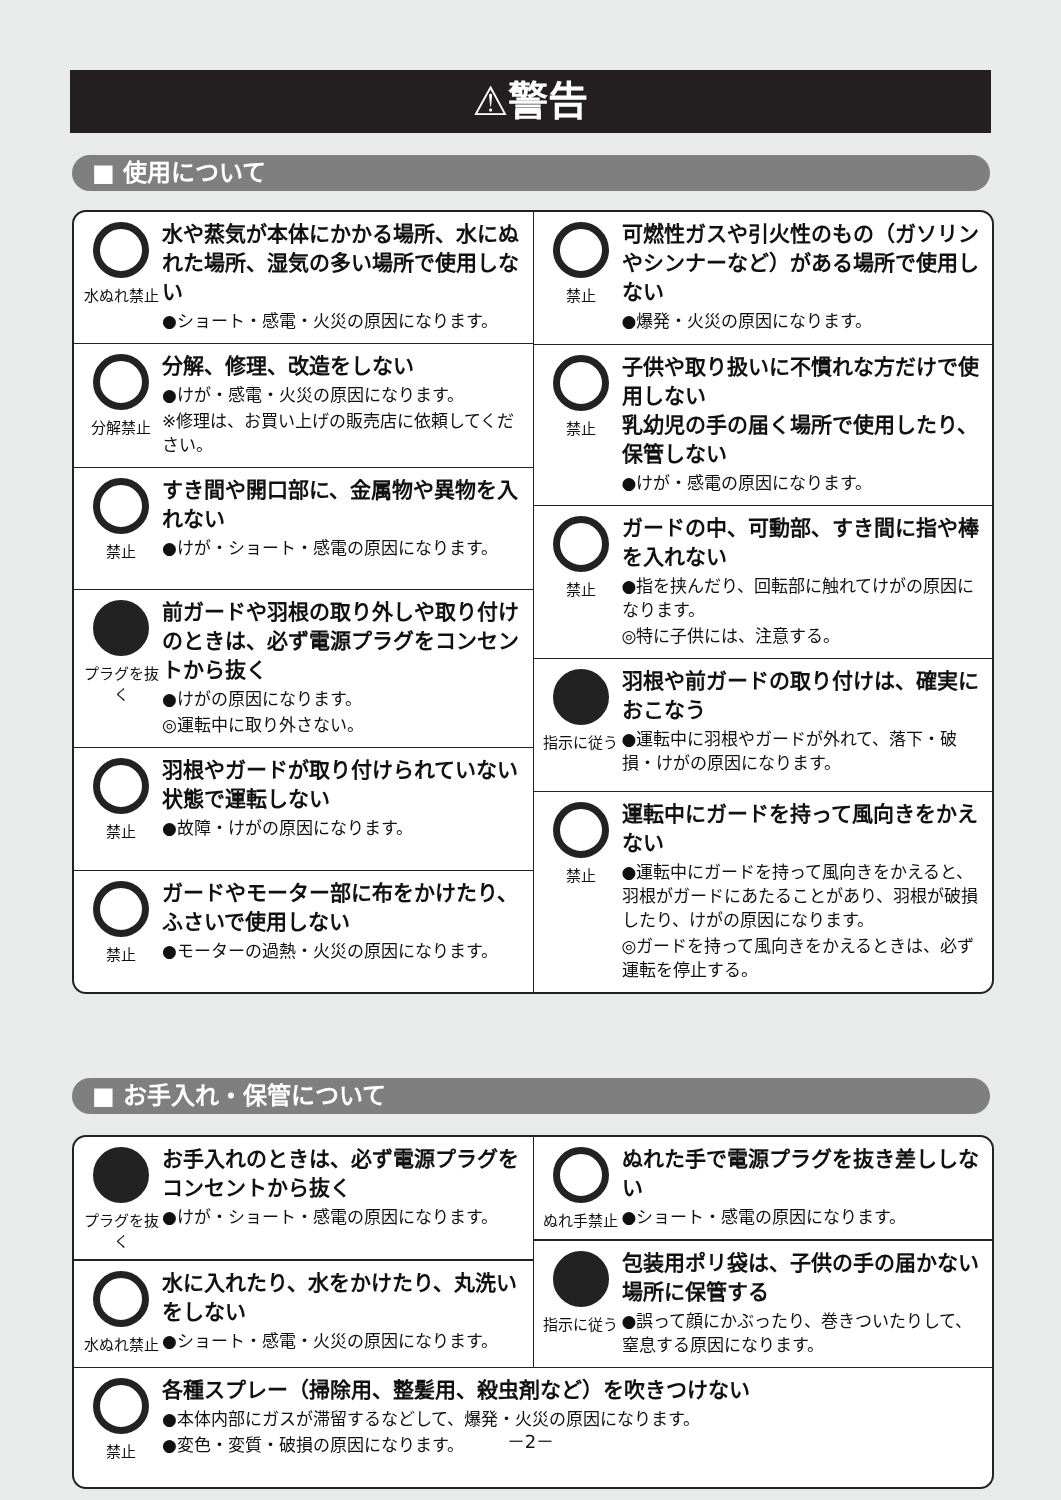⚠警告
■ 使用について
水ぬれ禁止
水や蒸気が本体にかかる場所、水にぬれた場所、湿気の多い場所で使用しない
●ショート・感電・火災の原因になります。
分解禁止
分解、修理、改造をしない
●けが・感電・火災の原因になります。
※修理は、お買い上げの販売店に依頼してください。
禁止
すき間や開口部に、金属物や異物を入れない
●けが・ショート・感電の原因になります。
プラグを抜く
前ガードや羽根の取り外しや取り付けのときは、必ず電源プラグをコンセントから抜く
●けがの原因になります。
◎運転中に取り外さない。
禁止
羽根やガードが取り付けられていない状態で運転しない
●故障・けがの原因になります。
禁止
ガードやモーター部に布をかけたり、ふさいで使用しない
●モーターの過熱・火災の原因になります。
禁止
可燃性ガスや引火性のもの（ガソリンやシンナーなど）がある場所で使用しない
●爆発・火災の原因になります。
禁止
子供や取り扱いに不慣れな方だけで使用しない
乳幼児の手の届く場所で使用したり、保管しない
●けが・感電の原因になります。
禁止
ガードの中、可動部、すき間に指や棒を入れない
●指を挟んだり、回転部に触れてけがの原因になります。
◎特に子供には、注意する。
指示に従う
羽根や前ガードの取り付けは、確実におこなう
●運転中に羽根やガードが外れて、落下・破損・けがの原因になります。
禁止
運転中にガードを持って風向きをかえない
●運転中にガードを持って風向きをかえると、羽根がガードにあたることがあり、羽根が破損したり、けがの原因になります。
◎ガードを持って風向きをかえるときは、必ず運転を停止する。
■ お手入れ・保管について
プラグを抜く
お手入れのときは、必ず電源プラグをコンセントから抜く
●けが・ショート・感電の原因になります。
水ぬれ禁止
水に入れたり、水をかけたり、丸洗いをしない
●ショート・感電・火災の原因になります。
ぬれ手禁止
ぬれた手で電源プラグを抜き差ししない
●ショート・感電の原因になります。
指示に従う
包装用ポリ袋は、子供の手の届かない場所に保管する
●誤って顔にかぶったり、巻きついたりして、窒息する原因になります。
禁止
各種スプレー（掃除用、整髪用、殺虫剤など）を吹きつけない
●本体内部にガスが滞留するなどして、爆発・火災の原因になります。
●変色・変質・破損の原因になります。
－2－